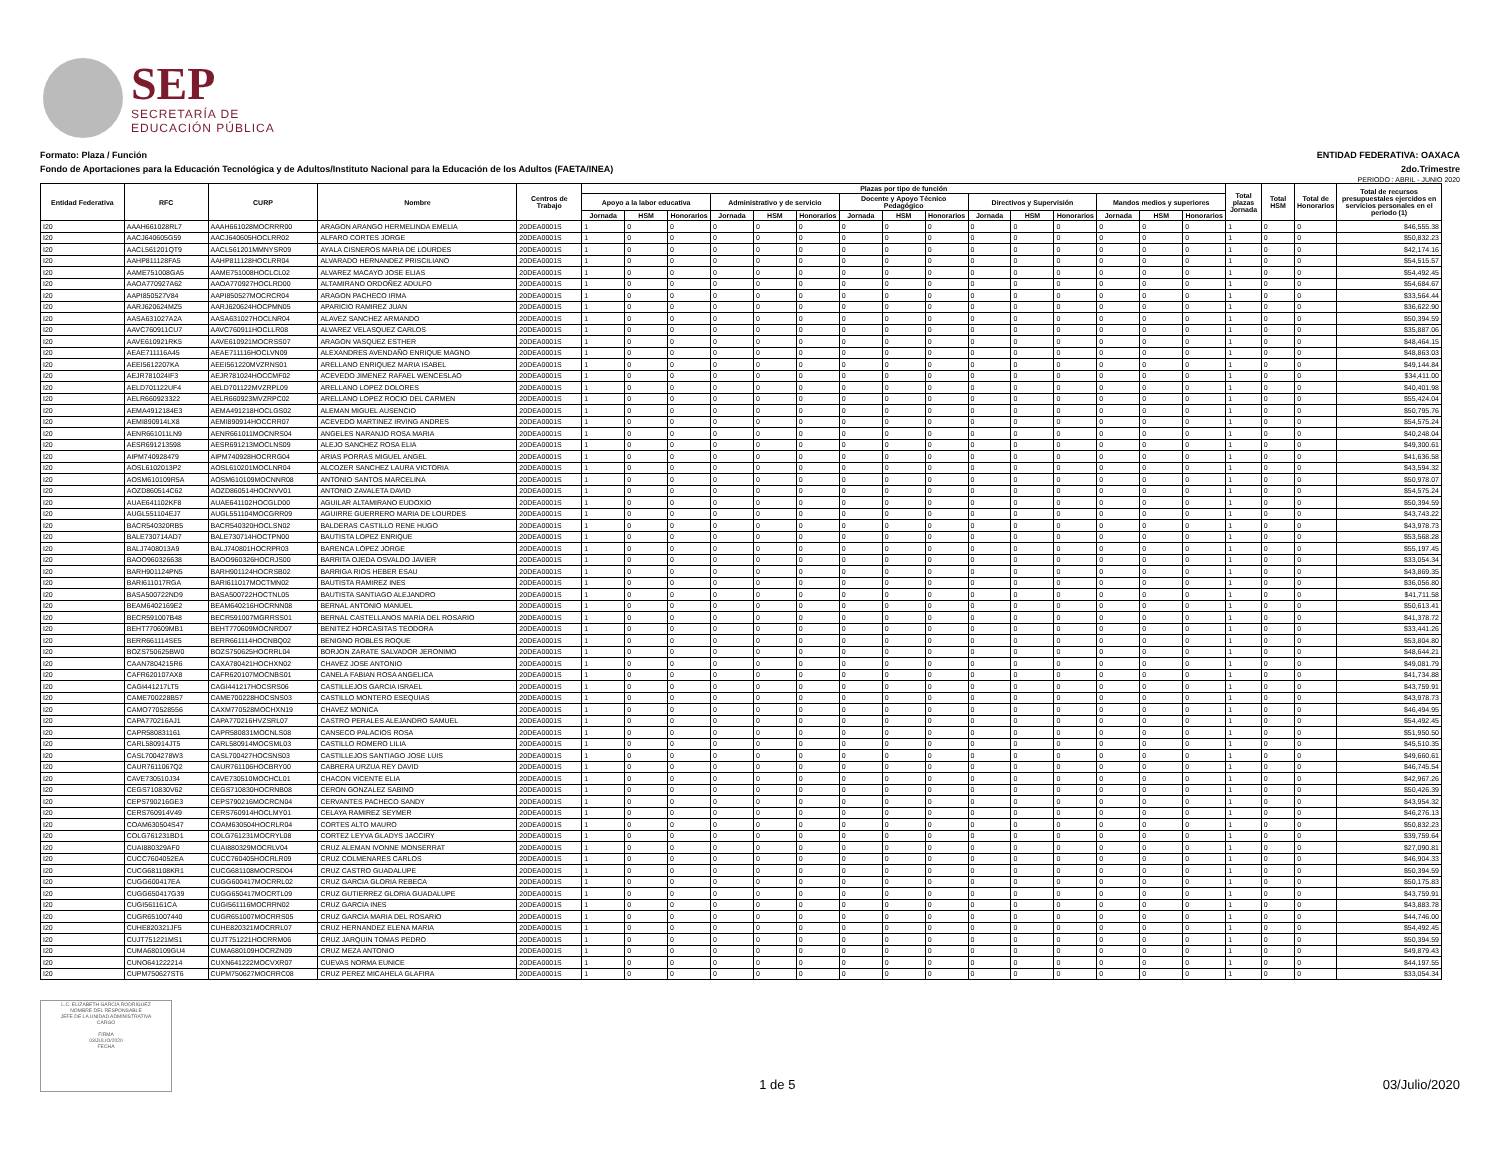SEP
SECRETARÍA DE
EDUCACIÓN PÚBLICA
Formato: Plaza / Función ENTIDAD FEDERATIVA: OAXACA
Fondo de Aportaciones para la Educación Tecnológica y de Adultos/Instituto Nacional para la Educación de los Adultos (FAETA/INEA)
2do.Trimestre
PERIODO : ABRIL - JUNIO 2020
| Entidad Federativa | RFC | CURP | Nombre | Centros de Trabajo | Plazas por tipo de función | | | | | | | | | | | | | | | Total plazas Jornada | Total HSM | Total de Honorarios | Total de recursos presupuestales ejercidos en servicios personales en el periodo (1) |
| --- | --- | --- | --- | --- | --- | --- | --- | --- | --- | --- | --- | --- | --- | --- | --- | --- | --- | --- | --- | --- | --- | --- | --- |
| | | | | | Apoyo a la labor educativa | | | Administrativo y de servicio | | | Docente y Apoyo Técnico Pedagógico | | | Directivos y Supervisión | | | Mandos medios y superiores | | | | | | |
| | | | | | Jornada | HSM | Honorarios | Jornada | HSM | Honorarios | Jornada | HSM | Honorarios | Jornada | HSM | Honorarios | Jornada | HSM | Honorarios | | | | |
| I20 | AAAH661028RL7 | AAAH661028MOCRRR00 | ARAGON ARANGO HERMELINDA EMELIA | 20DEA0001S | 1 | 0 | 0 | 0 | 0 | 0 | 0 | 0 | 0 | 0 | 0 | 0 | 0 | 0 | 0 | 1 | 0 | 0 | $46,555.38 |
| I20 | AACJ640605G59 | AACJ640605HOCLRR02 | ALFARO CORTES JORGE | 20DEA0001S | 1 | 0 | 0 | 0 | 0 | 0 | 0 | 0 | 0 | 0 | 0 | 0 | 0 | 0 | 0 | 1 | 0 | 0 | $50,832.23 |
| I20 | AACL561201QT9 | AACL561201MMNYSR09 | AYALA CISNEROS MARIA DE LOURDES | 20DEA0001S | 1 | 0 | 0 | 0 | 0 | 0 | 0 | 0 | 0 | 0 | 0 | 0 | 0 | 0 | 0 | 1 | 0 | 0 | $42,174.16 |
| I20 | AAHP811128FA5 | AAHP811128HOCLRR04 | ALVARADO HERNANDEZ PRISCILIANO | 20DEA0001S | 1 | 0 | 0 | 0 | 0 | 0 | 0 | 0 | 0 | 0 | 0 | 0 | 0 | 0 | 0 | 1 | 0 | 0 | $54,515.57 |
| I20 | AAME751008GA5 | AAME751008HOCLCL02 | ALVAREZ MACAYO JOSE ELIAS | 20DEA0001S | 1 | 0 | 0 | 0 | 0 | 0 | 0 | 0 | 0 | 0 | 0 | 0 | 0 | 0 | 0 | 1 | 0 | 0 | $54,492.45 |
| I20 | AAOA770927A62 | AAOA770927HOCLRD00 | ALTAMIRANO ORDOÑEZ ADULFO | 20DEA0001S | 1 | 0 | 0 | 0 | 0 | 0 | 0 | 0 | 0 | 0 | 0 | 0 | 0 | 0 | 0 | 1 | 0 | 0 | $54,684.67 |
| I20 | AAPI850527V84 | AAPI850527MOCRCR04 | ARAGON PACHECO IRMA | 20DEA0001S | 1 | 0 | 0 | 0 | 0 | 0 | 0 | 0 | 0 | 0 | 0 | 0 | 0 | 0 | 0 | 1 | 0 | 0 | $33,564.44 |
| I20 | AARJ620624MZ5 | AARJ620624HOCPMN05 | APARICIO RAMIREZ JUAN | 20DEA0001S | 1 | 0 | 0 | 0 | 0 | 0 | 0 | 0 | 0 | 0 | 0 | 0 | 0 | 0 | 0 | 1 | 0 | 0 | $36,622.90 |
| I20 | AASA631027A2A | AASA631027HOCLNR04 | ALAVEZ SANCHEZ ARMANDO | 20DEA0001S | 1 | 0 | 0 | 0 | 0 | 0 | 0 | 0 | 0 | 0 | 0 | 0 | 0 | 0 | 0 | 1 | 0 | 0 | $50,394.59 |
| I20 | AAVC760911CU7 | AAVC760911HOCLLR08 | ALVAREZ VELASQUEZ CARLOS | 20DEA0001S | 1 | 0 | 0 | 0 | 0 | 0 | 0 | 0 | 0 | 0 | 0 | 0 | 0 | 0 | 0 | 1 | 0 | 0 | $35,887.06 |
| I20 | AAVE610921RK5 | AAVE610921MOCRSS07 | ARAGON VASQUEZ ESTHER | 20DEA0001S | 1 | 0 | 0 | 0 | 0 | 0 | 0 | 0 | 0 | 0 | 0 | 0 | 0 | 0 | 0 | 1 | 0 | 0 | $48,464.15 |
| I20 | AEAE711116A45 | AEAE711116HOCLVN09 | ALEXANDRES AVENDAÑO ENRIQUE MAGNO | 20DEA0001S | 1 | 0 | 0 | 0 | 0 | 0 | 0 | 0 | 0 | 0 | 0 | 0 | 0 | 0 | 0 | 1 | 0 | 0 | $48,863.03 |
| I20 | AEEI5612207KA | AEEI561220MVZRNS01 | ARELLANO ENRIQUEZ MARIA ISABEL | 20DEA0001S | 1 | 0 | 0 | 0 | 0 | 0 | 0 | 0 | 0 | 0 | 0 | 0 | 0 | 0 | 0 | 1 | 0 | 0 | $49,144.84 |
| I20 | AEJR781024IF3 | AEJR781024HOCCMF02 | ACEVEDO JIMENEZ RAFAEL WENCESLAO | 20DEA0001S | 1 | 0 | 0 | 0 | 0 | 0 | 0 | 0 | 0 | 0 | 0 | 0 | 0 | 0 | 0 | 1 | 0 | 0 | $34,411.00 |
| I20 | AELD701122UF4 | AELD701122MVZRPL09 | ARELLANO LOPEZ DOLORES | 20DEA0001S | 1 | 0 | 0 | 0 | 0 | 0 | 0 | 0 | 0 | 0 | 0 | 0 | 0 | 0 | 0 | 1 | 0 | 0 | $40,401.98 |
| I20 | AELR660923322 | AELR660923MVZRPC02 | ARELLANO LOPEZ ROCIO DEL CARMEN | 20DEA0001S | 1 | 0 | 0 | 0 | 0 | 0 | 0 | 0 | 0 | 0 | 0 | 0 | 0 | 0 | 0 | 1 | 0 | 0 | $55,424.04 |
| I20 | AEMA4912184E3 | AEMA491218HOCLGS02 | ALEMAN MIGUEL AUSENCIO | 20DEA0001S | 1 | 0 | 0 | 0 | 0 | 0 | 0 | 0 | 0 | 0 | 0 | 0 | 0 | 0 | 0 | 1 | 0 | 0 | $50,795.76 |
| I20 | AEMI890914LX8 | AEMI890914HOCCRR07 | ACEVEDO MARTINEZ IRVING ANDRES | 20DEA0001S | 1 | 0 | 0 | 0 | 0 | 0 | 0 | 0 | 0 | 0 | 0 | 0 | 0 | 0 | 0 | 1 | 0 | 0 | $54,575.24 |
| I20 | AENR661011LN9 | AENR661011MOCNRS04 | ANGELES NARANJO ROSA MARIA | 20DEA0001S | 1 | 0 | 0 | 0 | 0 | 0 | 0 | 0 | 0 | 0 | 0 | 0 | 0 | 0 | 0 | 1 | 0 | 0 | $40,248.04 |
| I20 | AESR691213598 | AESR691213MOCLNS09 | ALEJO SANCHEZ ROSA ELIA | 20DEA0001S | 1 | 0 | 0 | 0 | 0 | 0 | 0 | 0 | 0 | 0 | 0 | 0 | 0 | 0 | 0 | 1 | 0 | 0 | $49,300.61 |
| I20 | AIPM740928479 | AIPM740928HOCRRG04 | ARIAS PORRAS MIGUEL ANGEL | 20DEA0001S | 1 | 0 | 0 | 0 | 0 | 0 | 0 | 0 | 0 | 0 | 0 | 0 | 0 | 0 | 0 | 1 | 0 | 0 | $41,636.58 |
| I20 | AOSL6102013P2 | AOSL610201MOCLNR04 | ALCOZER SANCHEZ LAURA VICTORIA | 20DEA0001S | 1 | 0 | 0 | 0 | 0 | 0 | 0 | 0 | 0 | 0 | 0 | 0 | 0 | 0 | 0 | 1 | 0 | 0 | $43,594.32 |
| I20 | AOSM610109R5A | AOSM610109MOCNNR08 | ANTONIO SANTOS MARCELINA | 20DEA0001S | 1 | 0 | 0 | 0 | 0 | 0 | 0 | 0 | 0 | 0 | 0 | 0 | 0 | 0 | 0 | 1 | 0 | 0 | $50,978.07 |
| I20 | AOZD860514C62 | AOZD860514HOCNVV01 | ANTONIO ZAVALETA DAVID | 20DEA0001S | 1 | 0 | 0 | 0 | 0 | 0 | 0 | 0 | 0 | 0 | 0 | 0 | 0 | 0 | 0 | 1 | 0 | 0 | $54,575.24 |
| I20 | AUAE641102KF8 | AUAE641102HOCGLD00 | AGUILAR ALTAMIRANO EUDOXIO | 20DEA0001S | 1 | 0 | 0 | 0 | 0 | 0 | 0 | 0 | 0 | 0 | 0 | 0 | 0 | 0 | 0 | 1 | 0 | 0 | $50,394.59 |
| I20 | AUGL551104EJ7 | AUGL551104MOCGRR09 | AGUIRRE GUERRERO MARIA DE LOURDES | 20DEA0001S | 1 | 0 | 0 | 0 | 0 | 0 | 0 | 0 | 0 | 0 | 0 | 0 | 0 | 0 | 0 | 1 | 0 | 0 | $43,743.22 |
| I20 | BACR540320RB5 | BACR540320HOCLSN02 | BALDERAS CASTILLO RENE HUGO | 20DEA0001S | 1 | 0 | 0 | 0 | 0 | 0 | 0 | 0 | 0 | 0 | 0 | 0 | 0 | 0 | 0 | 1 | 0 | 0 | $43,978.73 |
| I20 | BALE730714AD7 | BALE730714HOCTPN00 | BAUTISTA LOPEZ ENRIQUE | 20DEA0001S | 1 | 0 | 0 | 0 | 0 | 0 | 0 | 0 | 0 | 0 | 0 | 0 | 0 | 0 | 0 | 1 | 0 | 0 | $53,568.28 |
| I20 | BALJ7408013A9 | BALJ740801HOCRPR03 | BARENCA LÓPEZ JORGE | 20DEA0001S | 1 | 0 | 0 | 0 | 0 | 0 | 0 | 0 | 0 | 0 | 0 | 0 | 0 | 0 | 0 | 1 | 0 | 0 | $55,197.45 |
| I20 | BAOO960326638 | BAOO960326HOCRJS00 | BARRITA OJEDA OSVALDO JAVIER | 20DEA0001S | 1 | 0 | 0 | 0 | 0 | 0 | 0 | 0 | 0 | 0 | 0 | 0 | 0 | 0 | 0 | 1 | 0 | 0 | $33,054.34 |
| I20 | BARH901124PN5 | BARH901124HOCRSB02 | BARRIGA RIOS HEBER ESAU | 20DEA0001S | 1 | 0 | 0 | 0 | 0 | 0 | 0 | 0 | 0 | 0 | 0 | 0 | 0 | 0 | 0 | 1 | 0 | 0 | $43,869.35 |
| I20 | BARI611017RGA | BARI611017MOCTMN02 | BAUTISTA RAMIREZ INES | 20DEA0001S | 1 | 0 | 0 | 0 | 0 | 0 | 0 | 0 | 0 | 0 | 0 | 0 | 0 | 0 | 0 | 1 | 0 | 0 | $36,056.80 |
| I20 | BASA500722ND9 | BASA500722HOCTNL05 | BAUTISTA SANTIAGO ALEJANDRO | 20DEA0001S | 1 | 0 | 0 | 0 | 0 | 0 | 0 | 0 | 0 | 0 | 0 | 0 | 0 | 0 | 0 | 1 | 0 | 0 | $41,711.58 |
| I20 | BEAM6402169E2 | BEAM640216HOCRNN08 | BERNAL ANTONIO MANUEL | 20DEA0001S | 1 | 0 | 0 | 0 | 0 | 0 | 0 | 0 | 0 | 0 | 0 | 0 | 0 | 0 | 0 | 1 | 0 | 0 | $50,613.41 |
| I20 | BECR591007B48 | BECR591007MGRRSS01 | BERNAL CASTELLANOS MARIA DEL ROSARIO | 20DEA0001S | 1 | 0 | 0 | 0 | 0 | 0 | 0 | 0 | 0 | 0 | 0 | 0 | 0 | 0 | 0 | 1 | 0 | 0 | $41,378.72 |
| I20 | BEHT770609MB1 | BEHT770609MOCNRD07 | BENITEZ HORCASITAS TEODORA | 20DEA0001S | 1 | 0 | 0 | 0 | 0 | 0 | 0 | 0 | 0 | 0 | 0 | 0 | 0 | 0 | 0 | 1 | 0 | 0 | $33,441.26 |
| I20 | BERR661114SE5 | BERR661114HOCNBQ02 | BENIGNO ROBLES ROQUE | 20DEA0001S | 1 | 0 | 0 | 0 | 0 | 0 | 0 | 0 | 0 | 0 | 0 | 0 | 0 | 0 | 0 | 1 | 0 | 0 | $53,804.80 |
| I20 | BOZS750625BW0 | BOZS750625HOCRRL04 | BORJON ZARATE SALVADOR JERONIMO | 20DEA0001S | 1 | 0 | 0 | 0 | 0 | 0 | 0 | 0 | 0 | 0 | 0 | 0 | 0 | 0 | 0 | 1 | 0 | 0 | $48,644.21 |
| I20 | CAAN7804215R6 | CAXA780421HOCHXN02 | CHAVEZ JOSE ANTONIO | 20DEA0001S | 1 | 0 | 0 | 0 | 0 | 0 | 0 | 0 | 0 | 0 | 0 | 0 | 0 | 0 | 0 | 1 | 0 | 0 | $49,081.79 |
| I20 | CAFR620107AX8 | CAFR620107MOCNBS01 | CANELA FABIAN ROSA ANGELICA | 20DEA0001S | 1 | 0 | 0 | 0 | 0 | 0 | 0 | 0 | 0 | 0 | 0 | 0 | 0 | 0 | 0 | 1 | 0 | 0 | $41,734.88 |
| I20 | CAGI441217LT5 | CAGI441217HOCSRS06 | CASTILLEJOS GARCIA ISRAEL | 20DEA0001S | 1 | 0 | 0 | 0 | 0 | 0 | 0 | 0 | 0 | 0 | 0 | 0 | 0 | 0 | 0 | 1 | 0 | 0 | $43,759.91 |
| I20 | CAME700228B57 | CAME700228HOCSNS03 | CASTILLO MONTERO ESEQUIAS | 20DEA0001S | 1 | 0 | 0 | 0 | 0 | 0 | 0 | 0 | 0 | 0 | 0 | 0 | 0 | 0 | 0 | 1 | 0 | 0 | $43,978.73 |
| I20 | CAMO770528556 | CAXM770528MOCHXN19 | CHAVEZ MONICA | 20DEA0001S | 1 | 0 | 0 | 0 | 0 | 0 | 0 | 0 | 0 | 0 | 0 | 0 | 0 | 0 | 0 | 1 | 0 | 0 | $46,494.95 |
| I20 | CAPA770216AJ1 | CAPA770216HVZSRL07 | CASTRO PERALES ALEJANDRO SAMUEL | 20DEA0001S | 1 | 0 | 0 | 0 | 0 | 0 | 0 | 0 | 0 | 0 | 0 | 0 | 0 | 0 | 0 | 1 | 0 | 0 | $54,492.45 |
| I20 | CAPR580831161 | CAPR580831MOCNLS08 | CANSECO PALACIOS ROSA | 20DEA0001S | 1 | 0 | 0 | 0 | 0 | 0 | 0 | 0 | 0 | 0 | 0 | 0 | 0 | 0 | 0 | 1 | 0 | 0 | $51,950.50 |
| I20 | CARL580914JT5 | CARL580914MOCSML03 | CASTILLO ROMERO LILIA | 20DEA0001S | 1 | 0 | 0 | 0 | 0 | 0 | 0 | 0 | 0 | 0 | 0 | 0 | 0 | 0 | 0 | 1 | 0 | 0 | $45,510.35 |
| I20 | CASL7004278W3 | CASL700427HOCSNS03 | CASTILLEJOS SANTIAGO JOSE LUIS | 20DEA0001S | 1 | 0 | 0 | 0 | 0 | 0 | 0 | 0 | 0 | 0 | 0 | 0 | 0 | 0 | 0 | 1 | 0 | 0 | $49,660.61 |
| I20 | CAUR7611067Q2 | CAUR761106HOCBRY00 | CABRERA URZUA REY DAVID | 20DEA0001S | 1 | 0 | 0 | 0 | 0 | 0 | 0 | 0 | 0 | 0 | 0 | 0 | 0 | 0 | 0 | 1 | 0 | 0 | $46,745.54 |
| I20 | CAVE730510J34 | CAVE730510MOCHCL01 | CHACON VICENTE ELIA | 20DEA0001S | 1 | 0 | 0 | 0 | 0 | 0 | 0 | 0 | 0 | 0 | 0 | 0 | 0 | 0 | 0 | 1 | 0 | 0 | $42,967.26 |
| I20 | CEGS710830V62 | CEGS710830HOCRNB08 | CERON GONZALEZ SABINO | 20DEA0001S | 1 | 0 | 0 | 0 | 0 | 0 | 0 | 0 | 0 | 0 | 0 | 0 | 0 | 0 | 0 | 1 | 0 | 0 | $50,426.39 |
| I20 | CEPS790216GE3 | CEPS790216MOCRCN04 | CERVANTES PACHECO SANDY | 20DEA0001S | 1 | 0 | 0 | 0 | 0 | 0 | 0 | 0 | 0 | 0 | 0 | 0 | 0 | 0 | 0 | 1 | 0 | 0 | $43,954.32 |
| I20 | CERS760914V49 | CERS760914HOCLMY01 | CELAYA RAMIREZ SEYMER | 20DEA0001S | 1 | 0 | 0 | 0 | 0 | 0 | 0 | 0 | 0 | 0 | 0 | 0 | 0 | 0 | 0 | 1 | 0 | 0 | $46,276.13 |
| I20 | COAM630504S47 | COAM630504HOCRLR04 | CORTES ALTO MAURO | 20DEA0001S | 1 | 0 | 0 | 0 | 0 | 0 | 0 | 0 | 0 | 0 | 0 | 0 | 0 | 0 | 0 | 1 | 0 | 0 | $50,832.23 |
| I20 | COLG761231BD1 | COLG761231MOCRYL08 | CORTEZ LEYVA GLADYS JACCIRY | 20DEA0001S | 1 | 0 | 0 | 0 | 0 | 0 | 0 | 0 | 0 | 0 | 0 | 0 | 0 | 0 | 0 | 1 | 0 | 0 | $39,759.64 |
| I20 | CUAI880329AF0 | CUAI880329MOCRLV04 | CRUZ ALEMAN IVONNE MONSERRAT | 20DEA0001S | 1 | 0 | 0 | 0 | 0 | 0 | 0 | 0 | 0 | 0 | 0 | 0 | 0 | 0 | 0 | 1 | 0 | 0 | $27,090.81 |
| I20 | CUCC7604052EA | CUCC760405HOCRLR09 | CRUZ COLMENARES CARLOS | 20DEA0001S | 1 | 0 | 0 | 0 | 0 | 0 | 0 | 0 | 0 | 0 | 0 | 0 | 0 | 0 | 0 | 1 | 0 | 0 | $46,904.33 |
| I20 | CUCG681108KR1 | CUCG681108MOCRSD04 | CRUZ CASTRO GUADALUPE | 20DEA0001S | 1 | 0 | 0 | 0 | 0 | 0 | 0 | 0 | 0 | 0 | 0 | 0 | 0 | 0 | 0 | 1 | 0 | 0 | $50,394.59 |
| I20 | CUGG600417EA | CUGG600417MOCRRL02 | CRUZ GARCIA GLORIA REBECA | 20DEA0001S | 1 | 0 | 0 | 0 | 0 | 0 | 0 | 0 | 0 | 0 | 0 | 0 | 0 | 0 | 0 | 1 | 0 | 0 | $50,175.83 |
| I20 | CUGG650417G39 | CUGG650417MOCRTL09 | CRUZ GUTIERREZ GLORIA GUADALUPE | 20DEA0001S | 1 | 0 | 0 | 0 | 0 | 0 | 0 | 0 | 0 | 0 | 0 | 0 | 0 | 0 | 0 | 1 | 0 | 0 | $43,759.91 |
| I20 | CUGI561161CA | CUGI561116MOCRRN02 | CRUZ GARCIA INES | 20DEA0001S | 1 | 0 | 0 | 0 | 0 | 0 | 0 | 0 | 0 | 0 | 0 | 0 | 0 | 0 | 0 | 1 | 0 | 0 | $43,883.78 |
| I20 | CUGR651007440 | CUGR651007MOCRRS05 | CRUZ GARCIA MARIA DEL ROSARIO | 20DEA0001S | 1 | 0 | 0 | 0 | 0 | 0 | 0 | 0 | 0 | 0 | 0 | 0 | 0 | 0 | 0 | 1 | 0 | 0 | $44,746.00 |
| I20 | CUHE820321JF5 | CUHE820321MOCRRL07 | CRUZ HERNANDEZ ELENA MARIA | 20DEA0001S | 1 | 0 | 0 | 0 | 0 | 0 | 0 | 0 | 0 | 0 | 0 | 0 | 0 | 0 | 0 | 1 | 0 | 0 | $54,492.45 |
| I20 | CUJT751221MS1 | CUJT751221HOCRRM06 | CRUZ JARQUIN TOMAS PEDRO | 20DEA0001S | 1 | 0 | 0 | 0 | 0 | 0 | 0 | 0 | 0 | 0 | 0 | 0 | 0 | 0 | 0 | 1 | 0 | 0 | $50,394.59 |
| I20 | CUMA680109GU4 | CUMA680109HOCRZN09 | CRUZ MEZA ANTONIO | 20DEA0001S | 1 | 0 | 0 | 0 | 0 | 0 | 0 | 0 | 0 | 0 | 0 | 0 | 0 | 0 | 0 | 1 | 0 | 0 | $49,879.43 |
| I20 | CUNO641222214 | CUXN641222MOCVXR07 | CUEVAS NORMA EUNICE | 20DEA0001S | 1 | 0 | 0 | 0 | 0 | 0 | 0 | 0 | 0 | 0 | 0 | 0 | 0 | 0 | 0 | 1 | 0 | 0 | $44,197.55 |
| I20 | CUPM750627ST6 | CUPM750627MOCRRC08 | CRUZ PEREZ MICAHELA GLAFIRA | 20DEA0001S | 1 | 0 | 0 | 0 | 0 | 0 | 0 | 0 | 0 | 0 | 0 | 0 | 0 | 0 | 0 | 1 | 0 | 0 | $33,054.34 |
L.C. ELIZABETH GARCÍA RODRÍGUEZ
NOMBRE DEL RESPONSABLE
JEFE DE LA UNIDAD ADMINISTRATIVA
CARGO
FIRMA
03/JULIO/2020
FECHA
1 de 5
03/Julio/2020